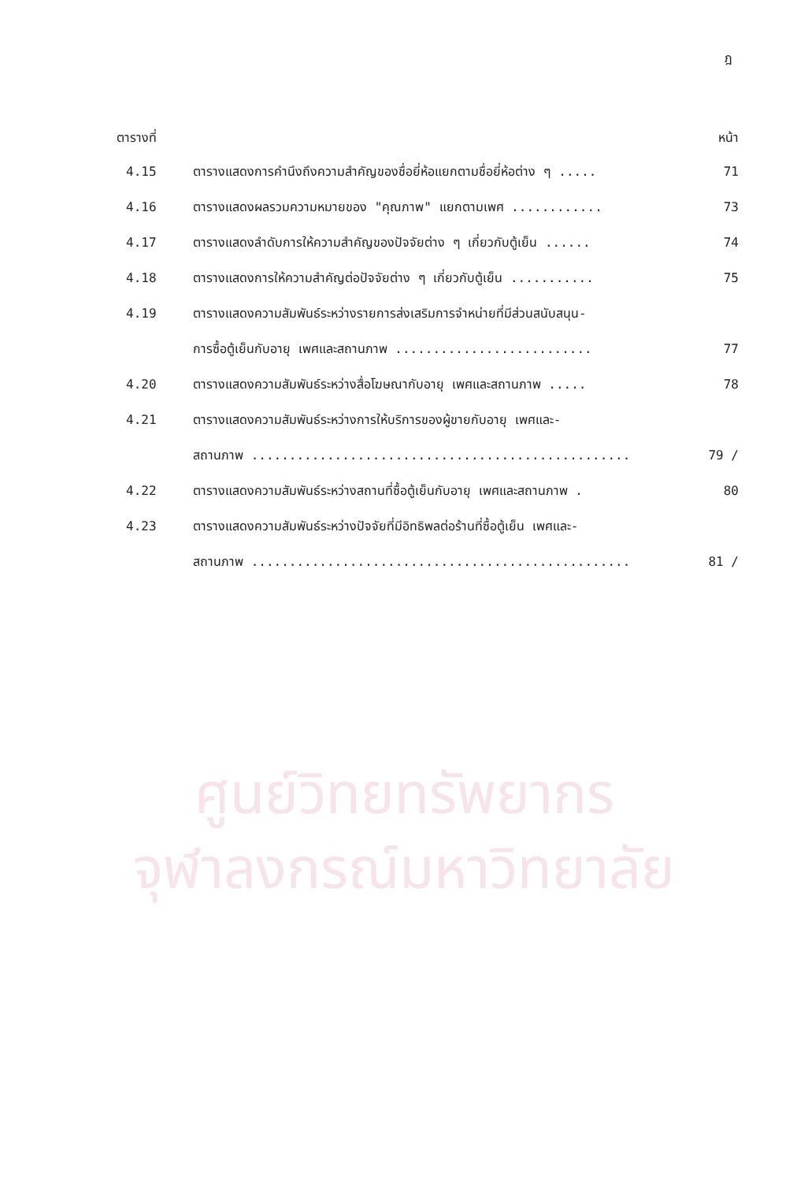ศูนย์วิทยทรัพยากร
จุฬาลงกรณ์มหาวิทยาลัย
ฎ
| ตารางที่ | | หน้า |
| --- | --- | --- |
| 4.15 | ตารางแสดงการคำนึงถึงความสำคัญของชื่อยี่ห้อแยกตามชื่อยี่ห้อต่าง ๆ ..... | 71 |
| 4.16 | ตารางแสดงผลรวมความหมายของ "คุณภาพ" แยกตามเพศ ............ | 73 |
| 4.17 | ตารางแสดงลำดับการให้ความสำคัญของปัจจัยต่าง ๆ เกี่ยวกับตู้เย็น ...... | 74 |
| 4.18 | ตารางแสดงการให้ความสำคัญต่อปัจจัยต่าง ๆ เกี่ยวกับตู้เย็น ........... | 75 |
| 4.19 | ตารางแสดงความสัมพันธ์ระหว่างรายการส่งเสริมการจำหน่ายที่มีส่วนสนับสนุน- | |
| | การซื้อตู้เย็นกับอายุ เพศและสถานภาพ .......................... | 77 |
| 4.20 | ตารางแสดงความสัมพันธ์ระหว่างสื่อโฆษณากับอายุ เพศและสถานภาพ ..... | 78 |
| 4.21 | ตารางแสดงความสัมพันธ์ระหว่างการให้บริการของผู้ขายกับอายุ เพศและ- | |
| | สถานภาพ .................................................. | 79 / |
| 4.22 | ตารางแสดงความสัมพันธ์ระหว่างสถานที่ซื้อตู้เย็นกับอายุ เพศและสถานภาพ . | 80 |
| 4.23 | ตารางแสดงความสัมพันธ์ระหว่างปัจจัยที่มีอิทธิพลต่อร้านที่ซื้อตู้เย็น เพศและ- | |
| | สถานภาพ .................................................. | 81 / |